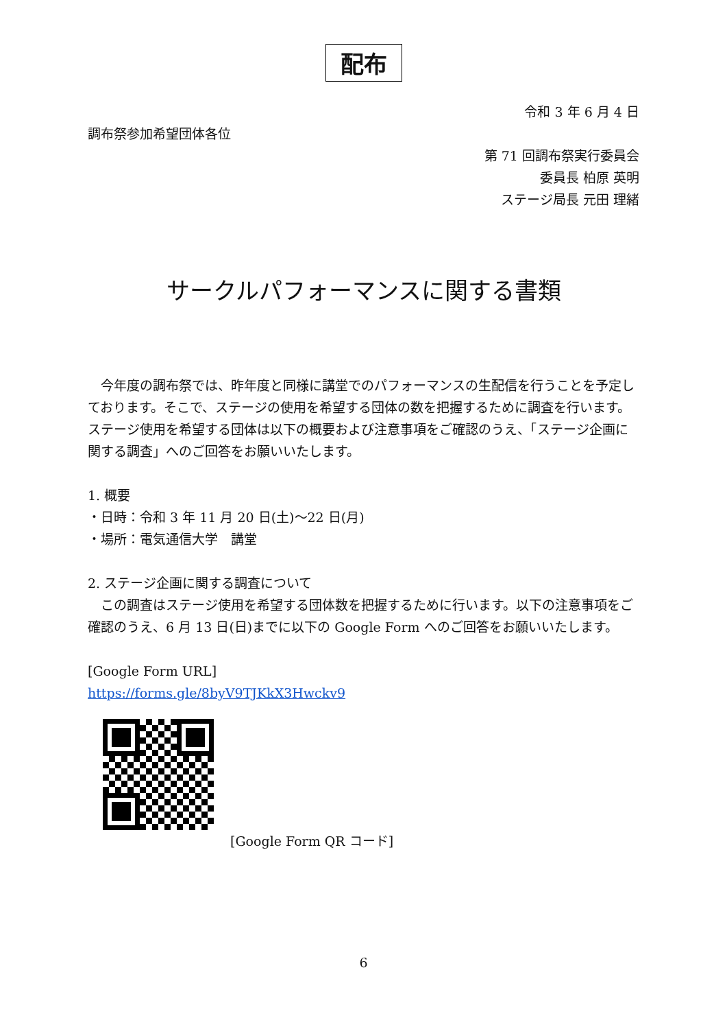配布
令和 3 年 6 月 4 日
調布祭参加希望団体各位
第 71 回調布祭実行委員会
委員長 柏原 英明
ステージ局長 元田 理緒
サークルパフォーマンスに関する書類
　今年度の調布祭では、昨年度と同様に講堂でのパフォーマンスの生配信を行うことを予定しております。そこで、ステージの使用を希望する団体の数を把握するために調査を行います。ステージ使用を希望する団体は以下の概要および注意事項をご確認のうえ、「ステージ企画に関する調査」へのご回答をお願いいたします。
1. 概要
・日時：令和 3 年 11 月 20 日(土)～22 日(月)
・場所：電気通信大学　講堂
2. ステージ企画に関する調査について
　この調査はステージ使用を希望する団体数を把握するために行います。以下の注意事項をご確認のうえ、6 月 13 日(日)までに以下の Google Form へのご回答をお願いいたします。
[Google Form URL]
https://forms.gle/8byV9TJKkX3Hwckv9
[Google Form QR コード]
6